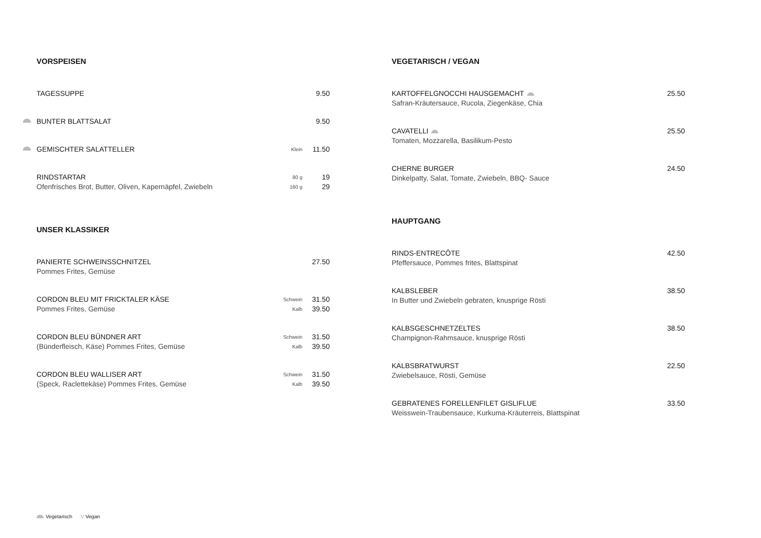VORSPEISEN
TAGESSUPPE 9.50
BUNTER BLATTSALAT 9.50
GEMISCHTER SALATTELLER
Klein
11.50
RINDSTARTAR
Ofenfrisches Brot, Butter, Oliven, Kapernäpfel, Zwiebeln
80 g
160 g
19
29
UNSER KLASSIKER
PANIERTE SCHWEINSSCHNITZEL
Pommes Frites, Gemüse
27.50
CORDON BLEU MIT FRICKTALER KÄSE
Pommes Frites, Gemüse
Schwein
Kalb
31.50
39.50
CORDON BLEU BÜNDNER ART
(Bünderfleisch, Käse) Pommes Frites, Gemüse
Schwein
Kalb
31.50
39.50
CORDON BLEU WALLISER ART
(Speck, Raclettekäse) Pommes Frites, Gemüse
Schwein
Kalb
31.50
39.50
VEGETARISCH / VEGAN
KARTOFFELGNOCCHI HAUSGEMACHT
Safran-Kräutersauce, Rucola, Ziegenkäse, Chia
25.50
CAVATELLI
Tomaten, Mozzarella, Basilikum-Pesto
25.50
CHERNE BURGER
Dinkelpatty, Salat, Tomate, Zwiebeln, BBQ- Sauce
24.50
HAUPTGANG
RINDS-ENTRECÔTE
Pfeffersauce, Pommes frites, Blattspinat
42.50
KALBSLEBER
In Butter und Zwiebeln gebraten, knusprige Rösti
38.50
KALBSGESCHNETZELTES
Champignon-Rahmsauce, knusprige Rösti
38.50
KALBSBRATWURST
Zwiebelsauce, Rösti, Gemüse
22.50
GEBRATENES FORELLENFILET GISLIFLUE
Weisswein-Traubensauce, Kurkuma-Kräuterreis, Blattspinat
33.50
Vegetarisch V Vegan